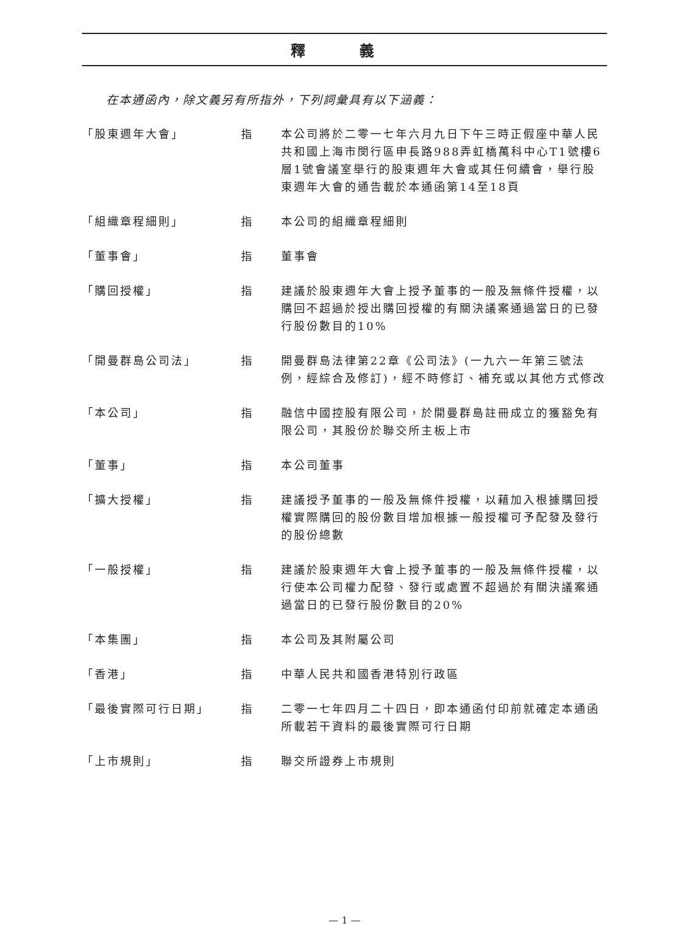釋 義
在本通函內，除文義另有所指外，下列詞彙具有以下涵義：
| 「股東週年大會」 | 指 | 本公司將於二零一七年六月九日下午三時正假座中華人民共和國上海市閔行區申長路988弄虹橋萬科中心T1號樓6層1號會議室舉行的股東週年大會或其任何續會，舉行股東週年大會的通告載於本通函第14至18頁 |
| 「組織章程細則」 | 指 | 本公司的組織章程細則 |
| 「董事會」 | 指 | 董事會 |
| 「購回授權」 | 指 | 建議於股東週年大會上授予董事的一般及無條件授權，以購回不超過於授出購回授權的有關決議案通過當日的已發行股份數目的10% |
| 「開曼群島公司法」 | 指 | 開曼群島法律第22章《公司法》(一九六一年第三號法例，經綜合及修訂)，經不時修訂、補充或以其他方式修改 |
| 「本公司」 | 指 | 融信中國控股有限公司，於開曼群島註冊成立的獲豁免有限公司，其股份於聯交所主板上市 |
| 「董事」 | 指 | 本公司董事 |
| 「擴大授權」 | 指 | 建議授予董事的一般及無條件授權，以藉加入根據購回授權實際購回的股份數目增加根據一般授權可予配發及發行的股份總數 |
| 「一般授權」 | 指 | 建議於股東週年大會上授予董事的一般及無條件授權，以行使本公司權力配發、發行或處置不超過於有關決議案通過當日的已發行股份數目的20% |
| 「本集團」 | 指 | 本公司及其附屬公司 |
| 「香港」 | 指 | 中華人民共和國香港特別行政區 |
| 「最後實際可行日期」 | 指 | 二零一七年四月二十四日，即本通函付印前就確定本通函所載若干資料的最後實際可行日期 |
| 「上市規則」 | 指 | 聯交所證券上市規則 |
— 1 —